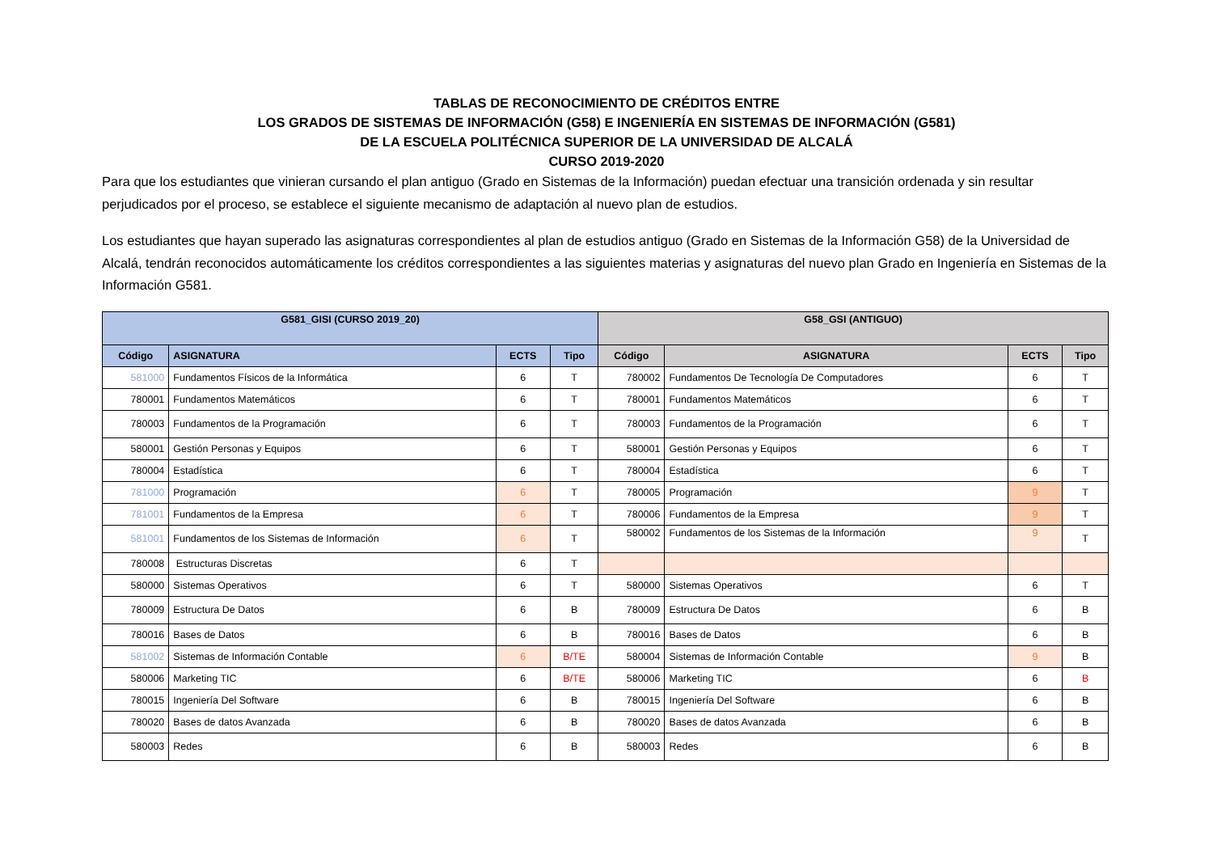TABLAS DE RECONOCIMIENTO DE CRÉDITOS ENTRE
LOS GRADOS DE SISTEMAS DE INFORMACIÓN (G58) E INGENIERÍA EN SISTEMAS DE INFORMACIÓN (G581)
DE LA ESCUELA POLITÉCNICA SUPERIOR DE LA UNIVERSIDAD DE ALCALÁ
CURSO 2019-2020
Para que los estudiantes que vinieran cursando el plan antiguo (Grado en Sistemas de la Información) puedan efectuar una transición ordenada y sin resultar perjudicados por el proceso, se establece el siguiente mecanismo de adaptación al nuevo plan de estudios.
Los estudiantes que hayan superado las asignaturas correspondientes al plan de estudios antiguo (Grado en Sistemas de la Información G58) de la Universidad de Alcalá, tendrán reconocidos automáticamente los créditos correspondientes a las siguientes materias y asignaturas del nuevo plan Grado en Ingeniería en Sistemas de la Información G581.
| G581_GISI (CURSO 2019_20) | | | | G58_GSI (ANTIGUO) | | | |
| --- | --- | --- | --- | --- | --- | --- | --- |
| Código | ASIGNATURA | ECTS | Tipo | Código | ASIGNATURA | ECTS | Tipo |
| 581000 | Fundamentos Físicos de la Informática | 6 | T | 780002 | Fundamentos De Tecnología De Computadores | 6 | T |
| 780001 | Fundamentos Matemáticos | 6 | T | 780001 | Fundamentos Matemáticos | 6 | T |
| 780003 | Fundamentos de la Programación | 6 | T | 780003 | Fundamentos de la Programación | 6 | T |
| 580001 | Gestión Personas y Equipos | 6 | T | 580001 | Gestión Personas y Equipos | 6 | T |
| 780004 | Estadística | 6 | T | 780004 | Estadística | 6 | T |
| 781000 | Programación | 6 | T | 780005 | Programación | 9 | T |
| 781001 | Fundamentos de la Empresa | 6 | T | 780006 | Fundamentos de la Empresa | 9 | T |
| 581001 | Fundamentos de los Sistemas de Información | 6 | T | 580002 | Fundamentos de los Sistemas de la Información | 9 | T |
| 780008 | Estructuras Discretas | 6 | T | | | | |
| 580000 | Sistemas Operativos | 6 | T | 580000 | Sistemas Operativos | 6 | T |
| 780009 | Estructura De Datos | 6 | B | 780009 | Estructura De Datos | 6 | B |
| 780016 | Bases de Datos | 6 | B | 780016 | Bases de Datos | 6 | B |
| 581002 | Sistemas de Información Contable | 6 | B/TE | 580004 | Sistemas de Información Contable | 9 | B |
| 580006 | Marketing TIC | 6 | B/TE | 580006 | Marketing TIC | 6 | B |
| 780015 | Ingeniería Del Software | 6 | B | 780015 | Ingeniería Del Software | 6 | B |
| 780020 | Bases de datos Avanzada | 6 | B | 780020 | Bases de datos Avanzada | 6 | B |
| 580003 | Redes | 6 | B | 580003 | Redes | 6 | B |